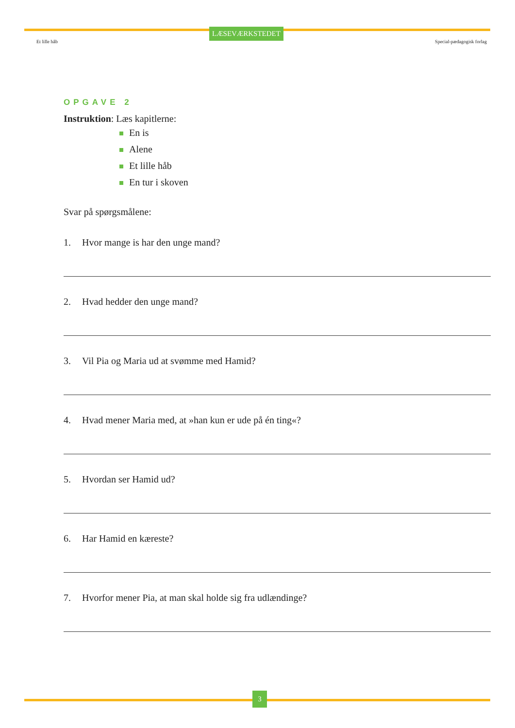Et lille håb LÆSEVÆRKSTEDET Special-pædagogisk forlag
OPGAVE 2
Instruktion: Læs kapitlerne:
En is
Alene
Et lille håb
En tur i skoven
Svar på spørgsmålene:
1. Hvor mange is har den unge mand?
2. Hvad hedder den unge mand?
3. Vil Pia og Maria ud at svømme med Hamid?
4. Hvad mener Maria med, at »han kun er ude på én ting«?
5. Hvordan ser Hamid ud?
6. Har Hamid en kæreste?
7. Hvorfor mener Pia, at man skal holde sig fra udlændinge?
3